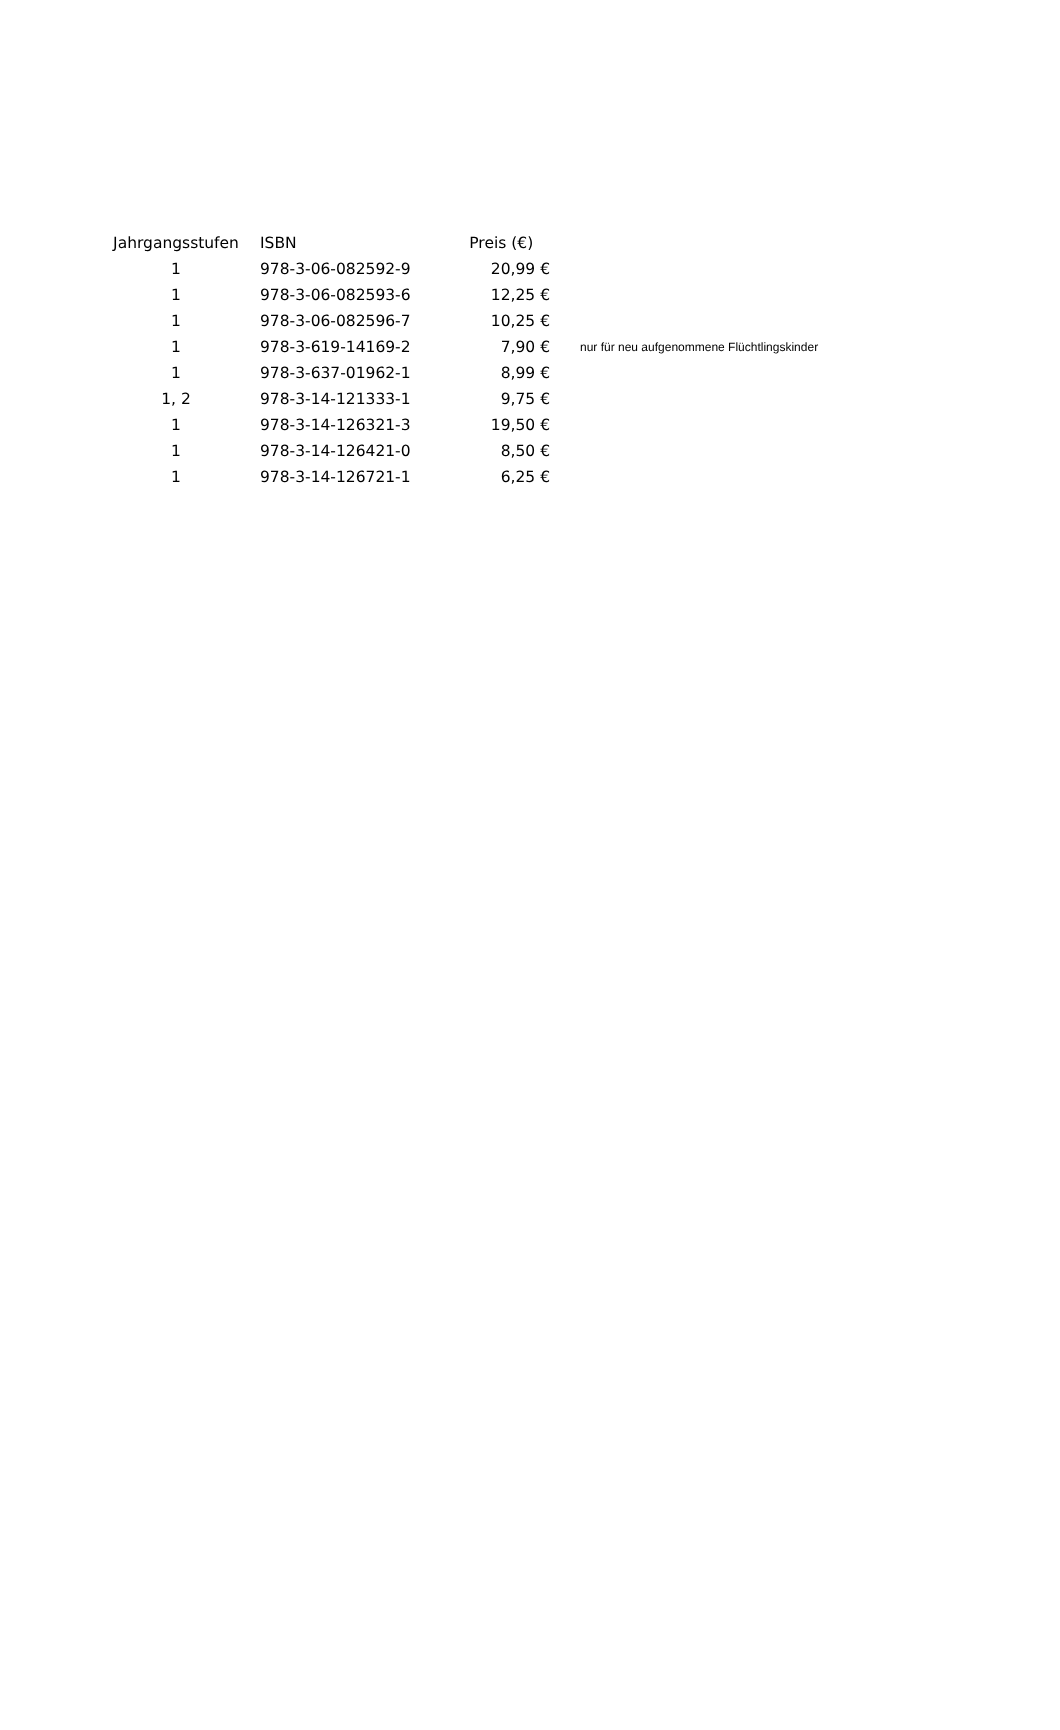| Jahrgangsstufen | ISBN | Preis (€) | |
| --- | --- | --- | --- |
| 1 | 978-3-06-082592-9 | 20,99 € | |
| 1 | 978-3-06-082593-6 | 12,25 € | |
| 1 | 978-3-06-082596-7 | 10,25 € | |
| 1 | 978-3-619-14169-2 | 7,90 € | nur für neu aufgenommene Flüchtlingskinder |
| 1 | 978-3-637-01962-1 | 8,99 € | |
| 1, 2 | 978-3-14-121333-1 | 9,75 € | |
| 1 | 978-3-14-126321-3 | 19,50 € | |
| 1 | 978-3-14-126421-0 | 8,50 € | |
| 1 | 978-3-14-126721-1 | 6,25 € | |